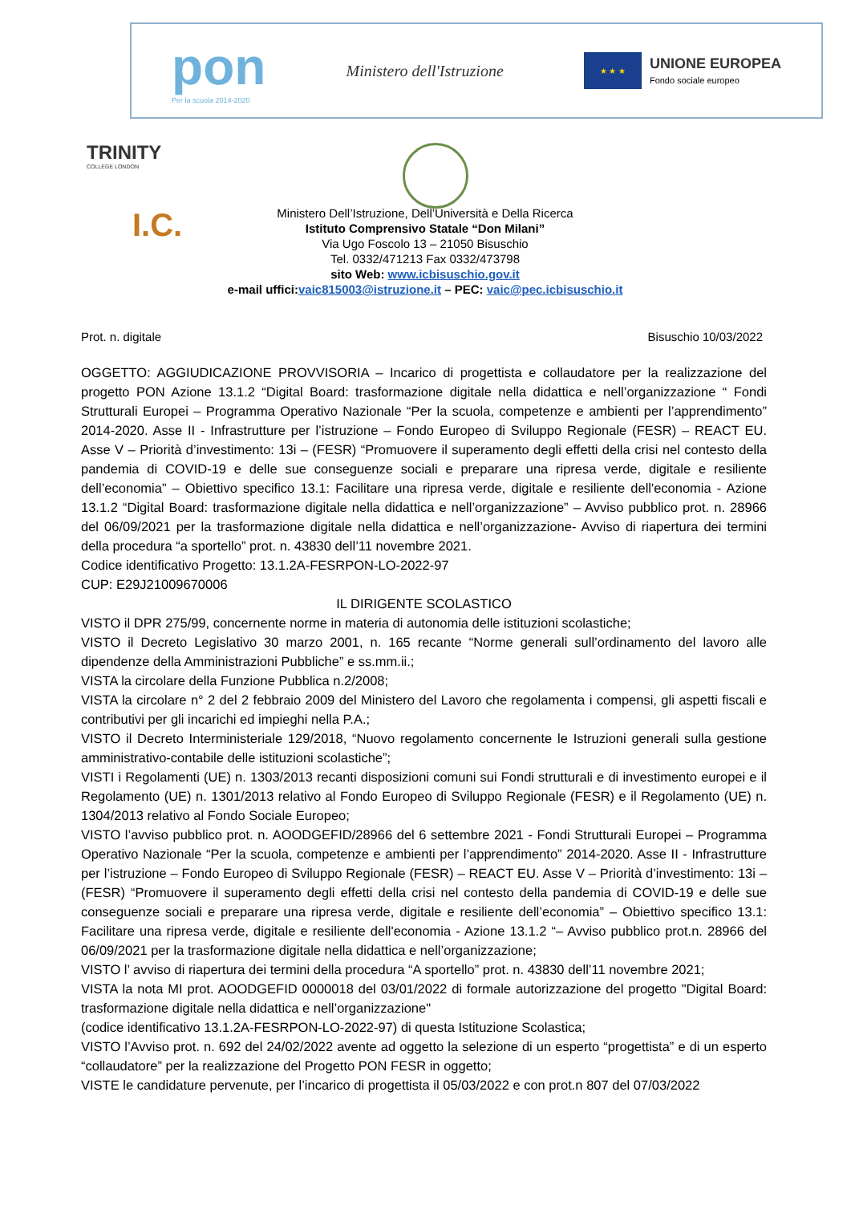pon
Per la scuola 2014-2020
Ministero dell'Istruzione
★ ★ ★
UNIONE EUROPEA
Fondo sociale europeo
TRINITY
COLLEGE LONDON
I.C.
Ministero Dell’Istruzione, Dell’Università e Della Ricerca
Istituto Comprensivo Statale “Don Milani”
Via Ugo Foscolo 13 – 21050 Bisuschio
Tel. 0332/471213 Fax 0332/473798
sito Web: www.icbisuschio.gov.it
e-mail uffici:vaic815003@istruzione.it – PEC: vaic@pec.icbisuschio.it
Prot. n. digitale Bisuschio 10/03/2022
OGGETTO: AGGIUDICAZIONE PROVVISORIA – Incarico di progettista e collaudatore per la realizzazione del progetto PON Azione 13.1.2 “Digital Board: trasformazione digitale nella didattica e nell’organizzazione “ Fondi Strutturali Europei – Programma Operativo Nazionale “Per la scuola, competenze e ambienti per l’apprendimento” 2014-2020. Asse II - Infrastrutture per l’istruzione – Fondo Europeo di Sviluppo Regionale (FESR) – REACT EU. Asse V – Priorità d’investimento: 13i – (FESR) “Promuovere il superamento degli effetti della crisi nel contesto della pandemia di COVID-19 e delle sue conseguenze sociali e preparare una ripresa verde, digitale e resiliente dell’economia” – Obiettivo specifico 13.1: Facilitare una ripresa verde, digitale e resiliente dell'economia - Azione 13.1.2 “Digital Board: trasformazione digitale nella didattica e nell’organizzazione” – Avviso pubblico prot. n. 28966 del 06/09/2021 per la trasformazione digitale nella didattica e nell’organizzazione- Avviso di riapertura dei termini della procedura “a sportello” prot. n. 43830 dell’11 novembre 2021.
Codice identificativo Progetto: 13.1.2A-FESRPON-LO-2022-97
CUP: E29J21009670006
IL DIRIGENTE SCOLASTICO
VISTO il DPR 275/99, concernente norme in materia di autonomia delle istituzioni scolastiche;
VISTO il Decreto Legislativo 30 marzo 2001, n. 165 recante “Norme generali sull’ordinamento del lavoro alle dipendenze della Amministrazioni Pubbliche” e ss.mm.ii.;
VISTA la circolare della Funzione Pubblica n.2/2008;
VISTA la circolare n° 2 del 2 febbraio 2009 del Ministero del Lavoro che regolamenta i compensi, gli aspetti fiscali e contributivi per gli incarichi ed impieghi nella P.A.;
VISTO il Decreto Interministeriale 129/2018, “Nuovo regolamento concernente le Istruzioni generali sulla gestione amministrativo-contabile delle istituzioni scolastiche”;
VISTI i Regolamenti (UE) n. 1303/2013 recanti disposizioni comuni sui Fondi strutturali e di investimento europei e il Regolamento (UE) n. 1301/2013 relativo al Fondo Europeo di Sviluppo Regionale (FESR) e il Regolamento (UE) n. 1304/2013 relativo al Fondo Sociale Europeo;
VISTO l’avviso pubblico prot. n. AOODGEFID/28966 del 6 settembre 2021 - Fondi Strutturali Europei – Programma Operativo Nazionale “Per la scuola, competenze e ambienti per l’apprendimento” 2014-2020. Asse II - Infrastrutture per l’istruzione – Fondo Europeo di Sviluppo Regionale (FESR) – REACT EU. Asse V – Priorità d’investimento: 13i – (FESR) “Promuovere il superamento degli effetti della crisi nel contesto della pandemia di COVID-19 e delle sue conseguenze sociali e preparare una ripresa verde, digitale e resiliente dell’economia” – Obiettivo specifico 13.1: Facilitare una ripresa verde, digitale e resiliente dell'economia - Azione 13.1.2 “– Avviso pubblico prot.n. 28966 del 06/09/2021 per la trasformazione digitale nella didattica e nell’organizzazione;
VISTO l’ avviso di riapertura dei termini della procedura “A sportello” prot. n. 43830 dell’11 novembre 2021;
VISTA la nota MI prot. AOODGEFID 0000018 del 03/01/2022 di formale autorizzazione del progetto "Digital Board: trasformazione digitale nella didattica e nell’organizzazione"
(codice identificativo 13.1.2A-FESRPON-LO-2022-97) di questa Istituzione Scolastica;
VISTO l’Avviso prot. n. 692 del 24/02/2022 avente ad oggetto la selezione di un esperto “progettista” e di un esperto “collaudatore” per la realizzazione del Progetto PON FESR in oggetto;
VISTE le candidature pervenute, per l’incarico di progettista il 05/03/2022 e con prot.n 807 del 07/03/2022